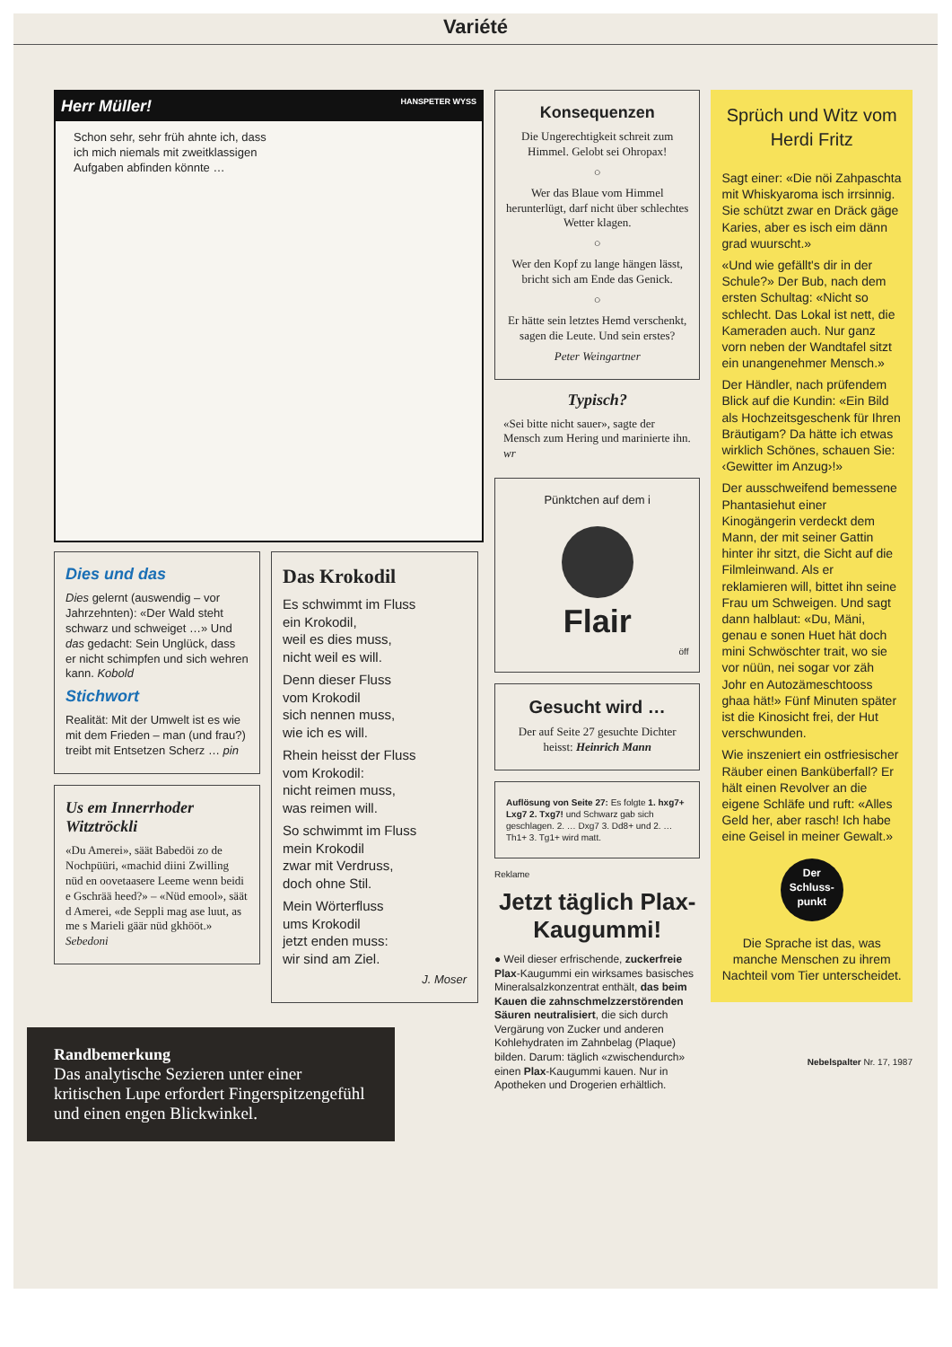Variété
Herr Müller! HANSPETER WYSS
Schon sehr, sehr früh ahnte ich, dass ich mich niemals mit zweitklassigen Aufgaben abfinden könnte …
Dies und das
Dies gelernt (auswendig – vor Jahrzehnten): «Der Wald steht schwarz und schweiget …» Und das gedacht: Sein Unglück, dass er nicht schimpfen und sich wehren kann. Kobold
Stichwort
Realität: Mit der Umwelt ist es wie mit dem Frieden – man (und frau?) treibt mit Entsetzen Scherz … pin
Us em Innerrhoder Witztröckli
«Du Amerei», säät Babedöi zo de Nochpüüri, «machid diini Zwilling nüd en oovetaasere Leeme wenn beidi e Gschrää heed?» – «Nüd emool», säät d Amerei, «de Seppli mag ase luut, as me s Marieli gäär nüd gkhööt.» Sebedoni
Das Krokodil
Es schwimmt im Fluss
ein Krokodil,
weil es dies muss,
nicht weil es will.
Denn dieser Fluss
vom Krokodil
sich nennen muss,
wie ich es will.
Rhein heisst der Fluss
vom Krokodil:
nicht reimen muss,
was reimen will.
So schwimmt im Fluss
mein Krokodil
zwar mit Verdruss,
doch ohne Stil.
Mein Wörterfluss
ums Krokodil
jetzt enden muss:
wir sind am Ziel.
J. Moser
Randbemerkung
Das analytische Sezieren unter einer kritischen Lupe erfordert Fingerspitzengefühl und einen engen Blickwinkel.
Konsequenzen
Die Ungerechtigkeit schreit zum Himmel. Gelobt sei Ohropax!
○
Wer das Blaue vom Himmel herunterlügt, darf nicht über schlechtes Wetter klagen.
○
Wer den Kopf zu lange hängen lässt, bricht sich am Ende das Genick.
○
Er hätte sein letztes Hemd verschenkt, sagen die Leute. Und sein erstes?
Peter Weingartner
Typisch?
«Sei bitte nicht sauer», sagte der Mensch zum Hering und marinierte ihn. wr
Pünktchen auf dem i
Flair
öff
Gesucht wird …
Der auf Seite 27 gesuchte Dichter heisst: Heinrich Mann
Auflösung von Seite 27: Es folgte 1. hxg7+ Lxg7 2. Txg7! und Schwarz gab sich geschlagen. 2. … Dxg7 3. Dd8+ und 2. … Th1+ 3. Tg1+ wird matt.
Reklame
Jetzt täglich Plax-Kaugummi!
● Weil dieser erfrischende, zuckerfreie Plax-Kaugummi ein wirksames basisches Mineralsalzkonzentrat enthält, das beim Kauen die zahnschmelzzerstörenden Säuren neutralisiert, die sich durch Vergärung von Zucker und anderen Kohlehydraten im Zahnbelag (Plaque) bilden. Darum: täglich «zwischendurch» einen Plax-Kaugummi kauen. Nur in Apotheken und Drogerien erhältlich.
Sprüch und Witz vom Herdi Fritz
Sagt einer: «Die nöi Zahpaschta mit Whiskyaroma isch irrsinnig. Sie schützt zwar en Dräck gäge Karies, aber es isch eim dänn grad wuurscht.»
«Und wie gefällt's dir in der Schule?» Der Bub, nach dem ersten Schultag: «Nicht so schlecht. Das Lokal ist nett, die Kameraden auch. Nur ganz vorn neben der Wandtafel sitzt ein unangenehmer Mensch.»
Der Händler, nach prüfendem Blick auf die Kundin: «Ein Bild als Hochzeitsgeschenk für Ihren Bräutigam? Da hätte ich etwas wirklich Schönes, schauen Sie: ‹Gewitter im Anzug›!»
Der ausschweifend bemessene Phantasiehut einer Kinogängerin verdeckt dem Mann, der mit seiner Gattin hinter ihr sitzt, die Sicht auf die Filmleinwand. Als er reklamieren will, bittet ihn seine Frau um Schweigen. Und sagt dann halblaut: «Du, Mäni, genau e sonen Huet hät doch mini Schwöschter trait, wo sie vor nüün, nei sogar vor zäh Johr en Autozämeschtooss ghaa hät!» Fünf Minuten später ist die Kinosicht frei, der Hut verschwunden.
Wie inszeniert ein ostfriesischer Räuber einen Banküberfall? Er hält einen Revolver an die eigene Schläfe und ruft: «Alles Geld her, aber rasch! Ich habe eine Geisel in meiner Gewalt.»
Der Schluss-punkt
Die Sprache ist das, was manche Menschen zu ihrem Nachteil vom Tier unterscheidet.
Nebelspalter Nr. 17, 1987